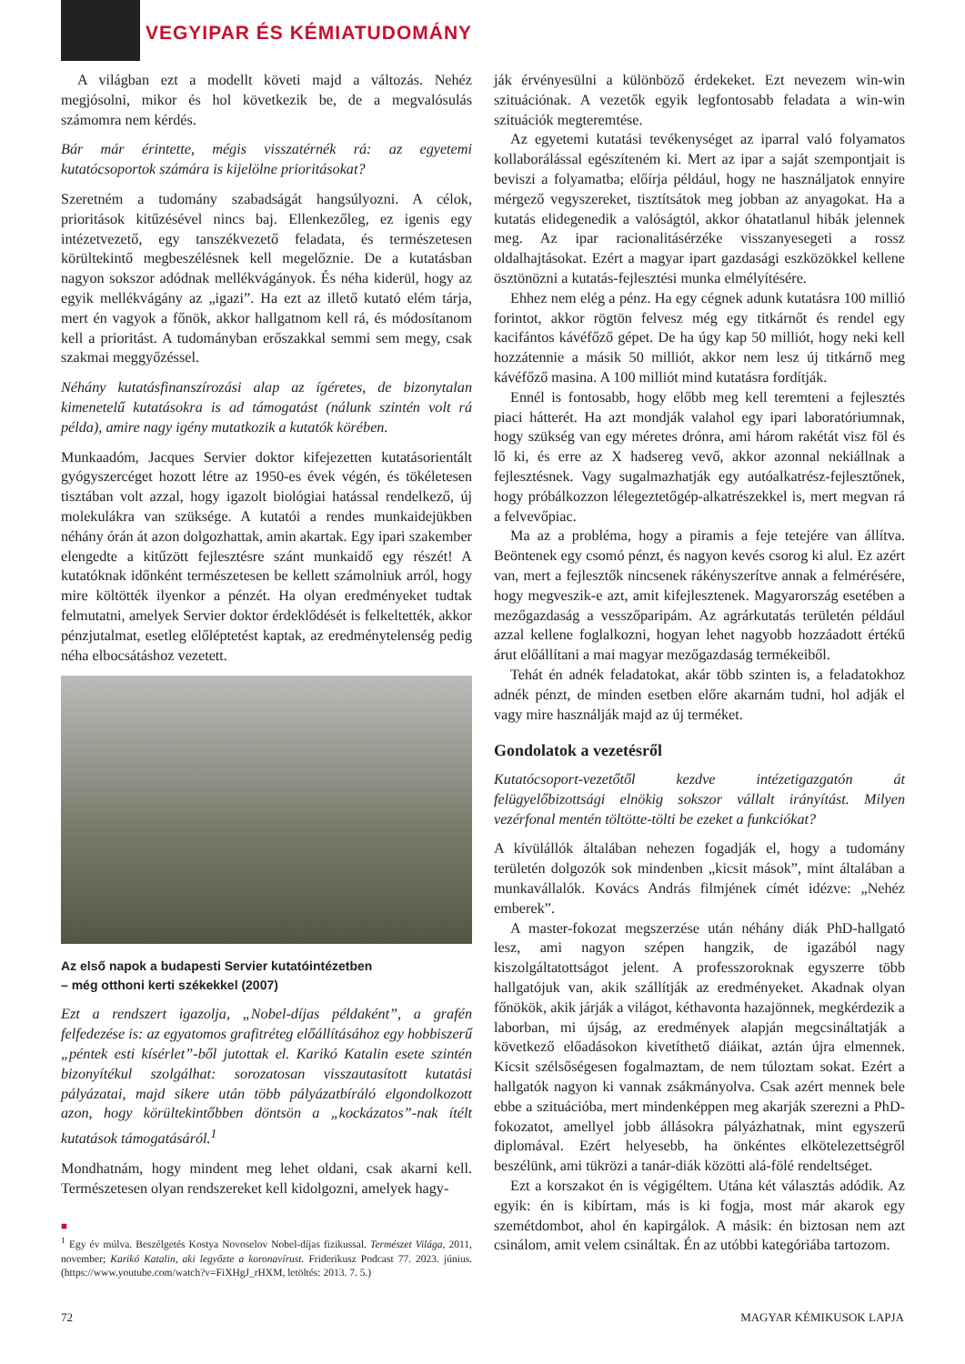VEGYIPAR ÉS KÉMIATUDOMÁNY
A világban ezt a modellt követi majd a változás. Nehéz megjósolni, mikor és hol következik be, de a megvalósulás számomra nem kérdés.
Bár már érintette, mégis visszatérnék rá: az egyetemi kutatócsoportok számára is kijelölne prioritásokat?
Szeretném a tudomány szabadságát hangsúlyozni. A célok, prioritások kitűzésével nincs baj. Ellenkezőleg, ez igenis egy intézetvezető, egy tanszékvezető feladata, és természetesen körültekintő megbeszélésnek kell megelőznie. De a kutatásban nagyon sokszor adódnak mellékvágányok. És néha kiderül, hogy az egyik mellékvágány az „igazi”. Ha ezt az illető kutató elém tárja, mert én vagyok a főnök, akkor hallgatnom kell rá, és módosítanom kell a prioritást. A tudományban erőszakkal semmi sem megy, csak szakmai meggyőzéssel.
Néhány kutatásfinanszírozási alap az ígéretes, de bizonytalan kimenetelű kutatásokra is ad támogatást (nálunk szintén volt rá példa), amire nagy igény mutatkozik a kutatók körében.
Munkaadóm, Jacques Servier doktor kifejezetten kutatásorientált gyógyszercéget hozott létre az 1950-es évek végén, és tökéletesen tisztában volt azzal, hogy igazolt biológiai hatással rendelkező, új molekulákra van szüksége. A kutatói a rendes munkaidejükben néhány órán át azon dolgozhattak, amin akartak. Egy ipari szakember elengedte a kitűzött fejlesztésre szánt munkaidő egy részét! A kutatóknak időnként természetesen be kellett számolniuk arról, hogy mire költötték ilyenkor a pénzét. Ha olyan eredményeket tudtak felmutatni, amelyek Servier doktor érdeklődését is felkeltették, akkor pénzjutalmat, esetleg előléptetést kaptak, az eredménytelenség pedig néha elbocsátáshoz vezetett.
Az első napok a budapesti Servier kutatóintézetben
– még otthoni kerti székekkel (2007)
Ezt a rendszert igazolja, „Nobel-díjas példaként”, a grafén felfedezése is: az egyatomos grafitréteg előállításához egy hobbiszerű „péntek esti kísérlet”-ből jutottak el. Karikó Katalin esete szintén bizonyítékul szolgálhat: sorozatosan visszautasított kutatási pályázatai, majd sikere után több pályázatbíráló elgondolkozott azon, hogy körültekintőbben döntsön a „kockázatos”-nak ítélt kutatások támogatásáról.<sup>1</sup>
Mondhatnám, hogy mindent meg lehet oldani, csak akarni kell. Természetesen olyan rendszereket kell kidolgozni, amelyek hagy-
■
<sup>1</sup> Egy év múlva. Beszélgetés Kostya Novoselov Nobel-díjas fizikussal. Természet Világa, 2011, november; Karikó Katalin, aki legyőzte a koronavírust. Friderikusz Podcast 77. 2023. június. (https://www.youtube.com/watch?v=FiXHgJ_rHXM, letöltés: 2013. 7. 5.)
ják érvényesülni a különböző érdekeket. Ezt nevezem win-win szituációnak. A vezetők egyik legfontosabb feladata a win-win szituációk megteremtése.
Az egyetemi kutatási tevékenységet az iparral való folyamatos kollaborálással egészíteném ki. Mert az ipar a saját szempontjait is beviszi a folyamatba; előírja például, hogy ne használjatok ennyire mérgező vegyszereket, tisztítsátok meg jobban az anyagokat. Ha a kutatás elidegenedik a valóságtól, akkor óhatatlanul hibák jelennek meg. Az ipar racionalitásérzéke visszanyesegeti a rossz oldalhajtásokat. Ezért a magyar ipart gazdasági eszközökkel kellene ösztönözni a kutatás-fejlesztési munka elmélyítésére.
Ehhez nem elég a pénz. Ha egy cégnek adunk kutatásra 100 millió forintot, akkor rögtön felvesz még egy titkárnőt és rendel egy kacifántos kávéfőző gépet. De ha úgy kap 50 milliót, hogy neki kell hozzátennie a másik 50 milliót, akkor nem lesz új titkárnő meg kávéfőző masina. A 100 milliót mind kutatásra fordítják.
Ennél is fontosabb, hogy előbb meg kell teremteni a fejlesztés piaci hátterét. Ha azt mondják valahol egy ipari laboratóriumnak, hogy szükség van egy méretes drónra, ami három rakétát visz föl és lő ki, és erre az X hadsereg vevő, akkor azonnal nekiállnak a fejlesztésnek. Vagy sugalmazhatják egy autóalkatrész-fejlesztőnek, hogy próbálkozzon lélegeztetőgép-alkatrészekkel is, mert megvan rá a felvevőpiac.
Ma az a probléma, hogy a piramis a feje tetejére van állítva. Beöntenek egy csomó pénzt, és nagyon kevés csorog ki alul. Ez azért van, mert a fejlesztők nincsenek rákényszerítve annak a felmérésére, hogy megveszik-e azt, amit kifejlesztenek. Magyarország esetében a mezőgazdaság a vesszőparipám. Az agrárkutatás területén például azzal kellene foglalkozni, hogyan lehet nagyobb hozzáadott értékű árut előállítani a mai magyar mezőgazdaság termékeiből.
Tehát én adnék feladatokat, akár több szinten is, a feladatokhoz adnék pénzt, de minden esetben előre akarnám tudni, hol adják el vagy mire használják majd az új terméket.
Gondolatok a vezetésről
Kutatócsoport-vezetőtől kezdve intézetigazgatón át felügyelőbizottsági elnökig sokszor vállalt irányítást. Milyen vezérfonal mentén töltötte-tölti be ezeket a funkciókat?
A kívülállók általában nehezen fogadják el, hogy a tudomány területén dolgozók sok mindenben „kicsit mások”, mint általában a munkavállalók. Kovács András filmjének címét idézve: „Nehéz emberek”.
A master-fokozat megszerzése után néhány diák PhD-hallgató lesz, ami nagyon szépen hangzik, de igazából nagy kiszolgáltatottságot jelent. A professzoroknak egyszerre több hallgatójuk van, akik szállítják az eredményeket. Akadnak olyan főnökök, akik járják a világot, kéthavonta hazajönnek, megkérdezik a laborban, mi újság, az eredmények alapján megcsináltatják a következő előadásokon kivetíthető diáikat, aztán újra elmennek. Kicsit szélsőségesen fogalmaztam, de nem túloztam sokat. Ezért a hallgatók nagyon ki vannak zsákmányolva. Csak azért mennek bele ebbe a szituációba, mert mindenképpen meg akarják szerezni a PhD-fokozatot, amellyel jobb állásokra pályázhatnak, mint egyszerű diplomával. Ezért helyesebb, ha önkéntes elkötelezettségről beszélünk, ami tükrözi a tanár-diák közötti alá-fölé rendeltséget.
Ezt a korszakot én is végigéltem. Utána két választás adódik. Az egyik: én is kibírtam, más is ki fogja, most már akarok egy szemétdombot, ahol én kapirgálok. A másik: én biztosan nem azt csinálom, amit velem csináltak. Én az utóbbi kategóriába tartozom.
72 MAGYAR KÉMIKUSOK LAPJA